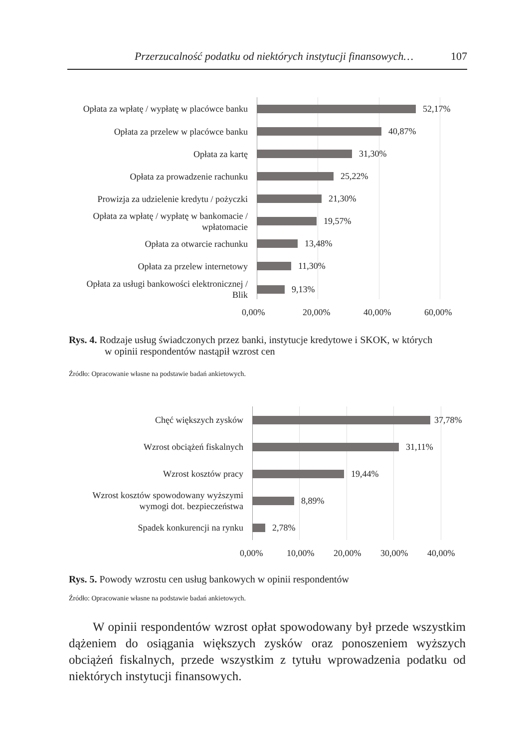Przerzucalność podatku od niektórych instytucji finansowych… 107
Opłata za wpłatę / wypłatę w placówce banku
52,17%
Opłata za przelew w placówce banku
40,87%
Opłata za kartę
31,30%
Opłata za prowadzenie rachunku
25,22%
Prowizja za udzielenie kredytu / pożyczki
21,30%
Opłata za wpłatę / wypłatę w bankomacie / wpłatomacie
19,57%
Opłata za otwarcie rachunku
13,48%
Opłata za przelew internetowy
11,30%
Opłata za usługi bankowości elektronicznej / Blik
9,13%
0,00% 20,00% 40,00% 60,00%
Rys. 4. Rodzaje usług świadczonych przez banki, instytucje kredytowe i SKOK, w których
w opinii respondentów nastąpił wzrost cen
Źródło: Opracowanie własne na podstawie badań ankietowych.
Chęć większych zysków
37,78%
Wzrost obciążeń fiskalnych
31,11%
Wzrost kosztów pracy
19,44%
Wzrost kosztów spowodowany wyższymi wymogi dot. bezpieczeństwa
8,89%
Spadek konkurencji na rynku
2,78%
0,00% 10,00% 20,00% 30,00% 40,00%
Rys. 5. Powody wzrostu cen usług bankowych w opinii respondentów
Źródło: Opracowanie własne na podstawie badań ankietowych.
W opinii respondentów wzrost opłat spowodowany był przede wszystkim dążeniem do osiągania większych zysków oraz ponoszeniem wyższych obciążeń fiskalnych, przede wszystkim z tytułu wprowadzenia podatku od niektórych instytucji finansowych.